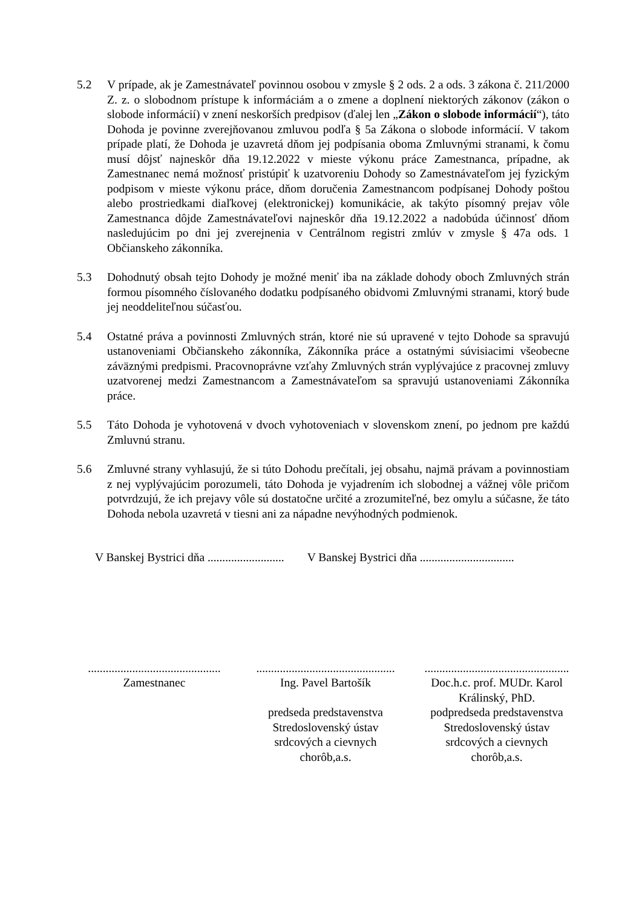5.2 V prípade, ak je Zamestnávateľ povinnou osobou v zmysle § 2 ods. 2 a ods. 3 zákona č. 211/2000 Z. z. o slobodnom prístupe k informáciám a o zmene a doplnení niektorých zákonov (zákon o slobode informácií) v znení neskorších predpisov (ďalej len „Zákon o slobode informácií“), táto Dohoda je povinne zverejňovanou zmluvou podľa § 5a Zákona o slobode informácií. V takom prípade platí, že Dohoda je uzavretá dňom jej podpísania oboma Zmluvnými stranami, k čomu musí dôjsť najneskôr dňa 19.12.2022 v mieste výkonu práce Zamestnanca, prípadne, ak Zamestnanec nemá možnosť pristúpiť k uzatvoreniu Dohody so Zamestnávateľom jej fyzickým podpisom v mieste výkonu práce, dňom doručenia Zamestnancom podpísanej Dohody poštou alebo prostriedkami diaľkovej (elektronickej) komunikácie, ak takýto písomný prejav vôle Zamestnanca dôjde Zamestnávateľovi najneskôr dňa 19.12.2022 a nadobúda účinnosť dňom nasledujúcim po dni jej zverejnenia v Centrálnom registri zmlúv v zmysle § 47a ods. 1 Občianskeho zákonníka.
5.3 Dohodnutý obsah tejto Dohody je možné meniť iba na základe dohody oboch Zmluvných strán formou písomného číslovaného dodatku podpísaného obidvomi Zmluvnými stranami, ktorý bude jej neoddeliteľnou súčasťou.
5.4 Ostatné práva a povinnosti Zmluvných strán, ktoré nie sú upravené v tejto Dohode sa spravujú ustanoveniami Občianskeho zákonníka, Zákonníka práce a ostatnými súvisiacimi všeobecne záväznými predpismi. Pracovnoprávne vzťahy Zmluvných strán vyplývajúce z pracovnej zmluvy uzatvorenej medzi Zamestnancom a Zamestnávateľom sa spravujú ustanoveniami Zákonníka práce.
5.5 Táto Dohoda je vyhotovená v dvoch vyhotoveniach v slovenskom znení, po jednom pre každú Zmluvnú stranu.
5.6 Zmluvné strany vyhlasujú, že si túto Dohodu prečítali, jej obsahu, najmä právam a povinnostiam z nej vyplývajúcim porozumeli, táto Dohoda je vyjadrením ich slobodnej a vážnej vôle pričom potvrdzujú, že ich prejavy vôle sú dostatočne určité a zrozumiteľné, bez omylu a súčasne, že táto Dohoda nebola uzavretá v tiesni ani za nápadne nevýhodných podmienok.
V Banskej Bystrici dňa ..........................
V Banskej Bystrici dňa ................................
.............................................
Zamestnanec
...............................................
Ing. Pavel Bartošík
predseda predstavenstva
Stredoslovenský ústav srdcových a cievnych chorôb,a.s.
.................................................
Doc.h.c. prof. MUDr. Karol Králinský, PhD.
podpredseda predstavenstva
Stredoslovenský ústav srdcových a cievnych chorôb,a.s.